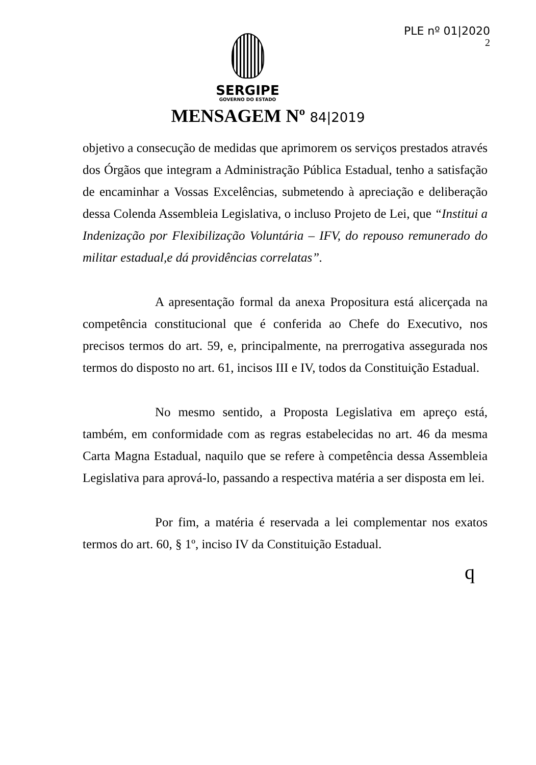PLE nº 01|2020
2
SERGIPE
GOVERNO DO ESTADO
MENSAGEM Nº 84|2019
objetivo a consecução de medidas que aprimorem os serviços prestados através dos Órgãos que integram a Administração Pública Estadual, tenho a satisfação de encaminhar a Vossas Excelências, submetendo à apreciação e deliberação dessa Colenda Assembleia Legislativa, o incluso Projeto de Lei, que “Institui a Indenização por Flexibilização Voluntária – IFV, do repouso remunerado do militar estadual,e dá providências correlatas”.
A apresentação formal da anexa Propositura está alicerçada na competência constitucional que é conferida ao Chefe do Executivo, nos precisos termos do art. 59, e, principalmente, na prerrogativa assegurada nos termos do disposto no art. 61, incisos III e IV, todos da Constituição Estadual.
No mesmo sentido, a Proposta Legislativa em apreço está, também, em conformidade com as regras estabelecidas no art. 46 da mesma Carta Magna Estadual, naquilo que se refere à competência dessa Assembleia Legislativa para aprová-lo, passando a respectiva matéria a ser disposta em lei.
Por fim, a matéria é reservada a lei complementar nos exatos termos do art. 60, § 1º, inciso IV da Constituição Estadual.
q